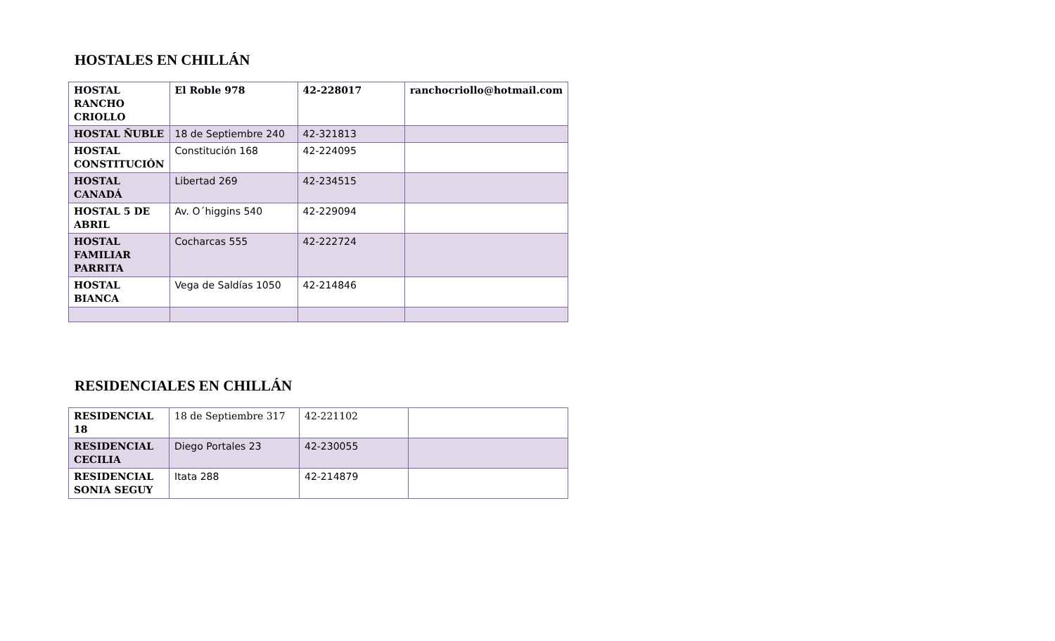HOSTALES EN CHILLÁN
| HOSTAL RANCHO CRIOLLO | El Roble 978 | 42-228017 | ranchocriollo@hotmail.com |
| HOSTAL ÑUBLE | 18 de Septiembre 240 | 42-321813 | |
| HOSTAL CONSTITUCIÓN | Constitución 168 | 42-224095 | |
| HOSTAL CANADÁ | Libertad 269 | 42-234515 | |
| HOSTAL 5 DE ABRIL | Av. O´higgins 540 | 42-229094 | |
| HOSTAL FAMILIAR PARRITA | Cocharcas 555 | 42-222724 | |
| HOSTAL BIANCA | Vega de Saldías 1050 | 42-214846 | |
RESIDENCIALES EN CHILLÁN
| RESIDENCIAL 18 | 18 de Septiembre 317 | 42-221102 | |
| RESIDENCIAL CECILIA | Diego Portales 23 | 42-230055 | |
| RESIDENCIAL SONIA SEGUY | Itata 288 | 42-214879 | |